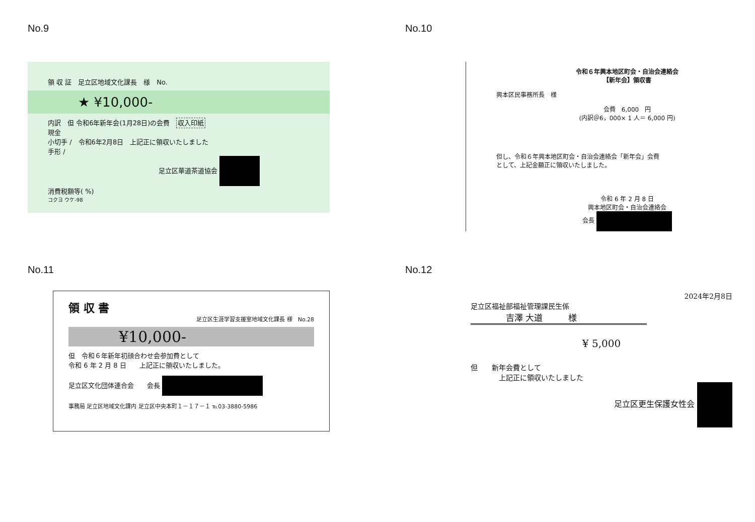No.9
領 収 証　足立区地域文化課長　様　No.
★ ¥10,000-
内訳　但 令和6年新年会(1月28日)の会費　収入印紙
現金
小切手 /　令和6年2月8日　上記正に領収いたしました
手形 /
足立区華道茶道協会
消費税額等( %)
コクヨ ウケ-98
No.10
令和６年興本地区町会・自治会連絡会
【新年会】領収書
興本区民事務所長　様
会費　6,000　円
(内訳＠6，000× 1 人＝ 6,000 円)
但し、令和６年興本地区町会・自治会連絡会「新年会」会費
として、上記金額正に領収いたしました。
令和 6 年 2 月 8 日
興本地区町会・自治会連絡会
会長
No.11
領 収 書
足立区生涯学習支援室地域文化課長 様　No.28
¥10,000-
但　令和６年新年初顔合わせ会参加費として
令和 6 年 2 月 8 日　　上記正に領収いたしました。
足立区文化団体連合会　　会長
事務局 足立区地域文化課内 足立区中央本町１－１７－１ ℡03-3880-5986
No.12
2024年2月8日
足立区福祉部福祉管理課民生係
吉澤 大道　　　様
¥ 5,000
但　　新年会費として
　　　　上記正に領収いたしました
足立区更生保護女性会